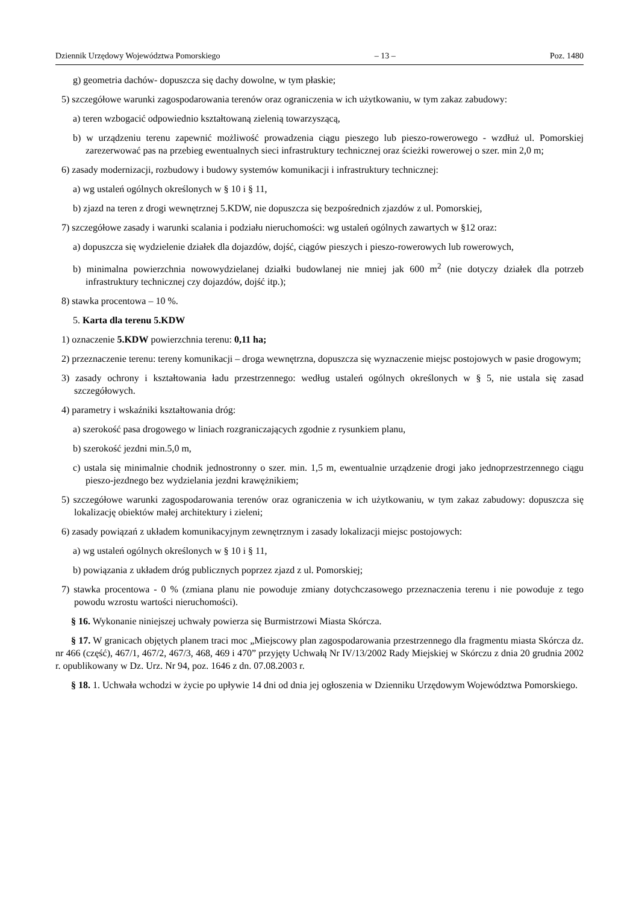Dziennik Urzędowy Województwa Pomorskiego – 13 – Poz. 1480
g) geometria dachów- dopuszcza się dachy dowolne, w tym płaskie;
5) szczegółowe warunki zagospodarowania terenów oraz ograniczenia w ich użytkowaniu, w tym zakaz zabudowy:
a) teren wzbogacić odpowiednio kształtowaną zielenią towarzyszącą,
b) w urządzeniu terenu zapewnić możliwość prowadzenia ciągu pieszego lub pieszo-rowerowego - wzdłuż ul. Pomorskiej zarezerwować pas na przebieg ewentualnych sieci infrastruktury technicznej oraz ścieżki rowerowej o szer. min 2,0 m;
6) zasady modernizacji, rozbudowy i budowy systemów komunikacji i infrastruktury technicznej:
a) wg ustaleń ogólnych określonych w § 10 i § 11,
b) zjazd na teren z drogi wewnętrznej 5.KDW, nie dopuszcza się bezpośrednich zjazdów z ul. Pomorskiej,
7) szczegółowe zasady i warunki scalania i podziału nieruchomości: wg ustaleń ogólnych zawartych w §12 oraz:
a) dopuszcza się wydzielenie działek dla dojazdów, dojść, ciągów pieszych i pieszo-rowerowych lub rowerowych,
b) minimalna powierzchnia nowowydzielanej działki budowlanej nie mniej jak 600 m<sup>2</sup> (nie dotyczy działek dla potrzeb infrastruktury technicznej czy dojazdów, dojść itp.);
8) stawka procentowa – 10 %.
5. Karta dla terenu 5.KDW
1) oznaczenie 5.KDW powierzchnia terenu: 0,11 ha;
2) przeznaczenie terenu: tereny komunikacji – droga wewnętrzna, dopuszcza się wyznaczenie miejsc postojowych w pasie drogowym;
3) zasady ochrony i kształtowania ładu przestrzennego: według ustaleń ogólnych określonych w § 5, nie ustala się zasad szczegółowych.
4) parametry i wskaźniki kształtowania dróg:
a) szerokość pasa drogowego w liniach rozgraniczających zgodnie z rysunkiem planu,
b) szerokość jezdni min.5,0 m,
c) ustala się minimalnie chodnik jednostronny o szer. min. 1,5 m, ewentualnie urządzenie drogi jako jednoprzestrzennego ciągu pieszo-jezdnego bez wydzielania jezdni krawężnikiem;
5) szczegółowe warunki zagospodarowania terenów oraz ograniczenia w ich użytkowaniu, w tym zakaz zabudowy: dopuszcza się lokalizację obiektów małej architektury i zieleni;
6) zasady powiązań z układem komunikacyjnym zewnętrznym i zasady lokalizacji miejsc postojowych:
a) wg ustaleń ogólnych określonych w § 10 i § 11,
b) powiązania z układem dróg publicznych poprzez zjazd z ul. Pomorskiej;
7) stawka procentowa - 0 % (zmiana planu nie powoduje zmiany dotychczasowego przeznaczenia terenu i nie powoduje z tego powodu wzrostu wartości nieruchomości).
§ 16. Wykonanie niniejszej uchwały powierza się Burmistrzowi Miasta Skórcza.
§ 17. W granicach objętych planem traci moc „Miejscowy plan zagospodarowania przestrzennego dla fragmentu miasta Skórcza dz. nr 466 (część), 467/1, 467/2, 467/3, 468, 469 i 470” przyjęty Uchwałą Nr IV/13/2002 Rady Miejskiej w Skórczu z dnia 20 grudnia 2002 r. opublikowany w Dz. Urz. Nr 94, poz. 1646 z dn. 07.08.2003 r.
§ 18. 1. Uchwała wchodzi w życie po upływie 14 dni od dnia jej ogłoszenia w Dzienniku Urzędowym Województwa Pomorskiego.